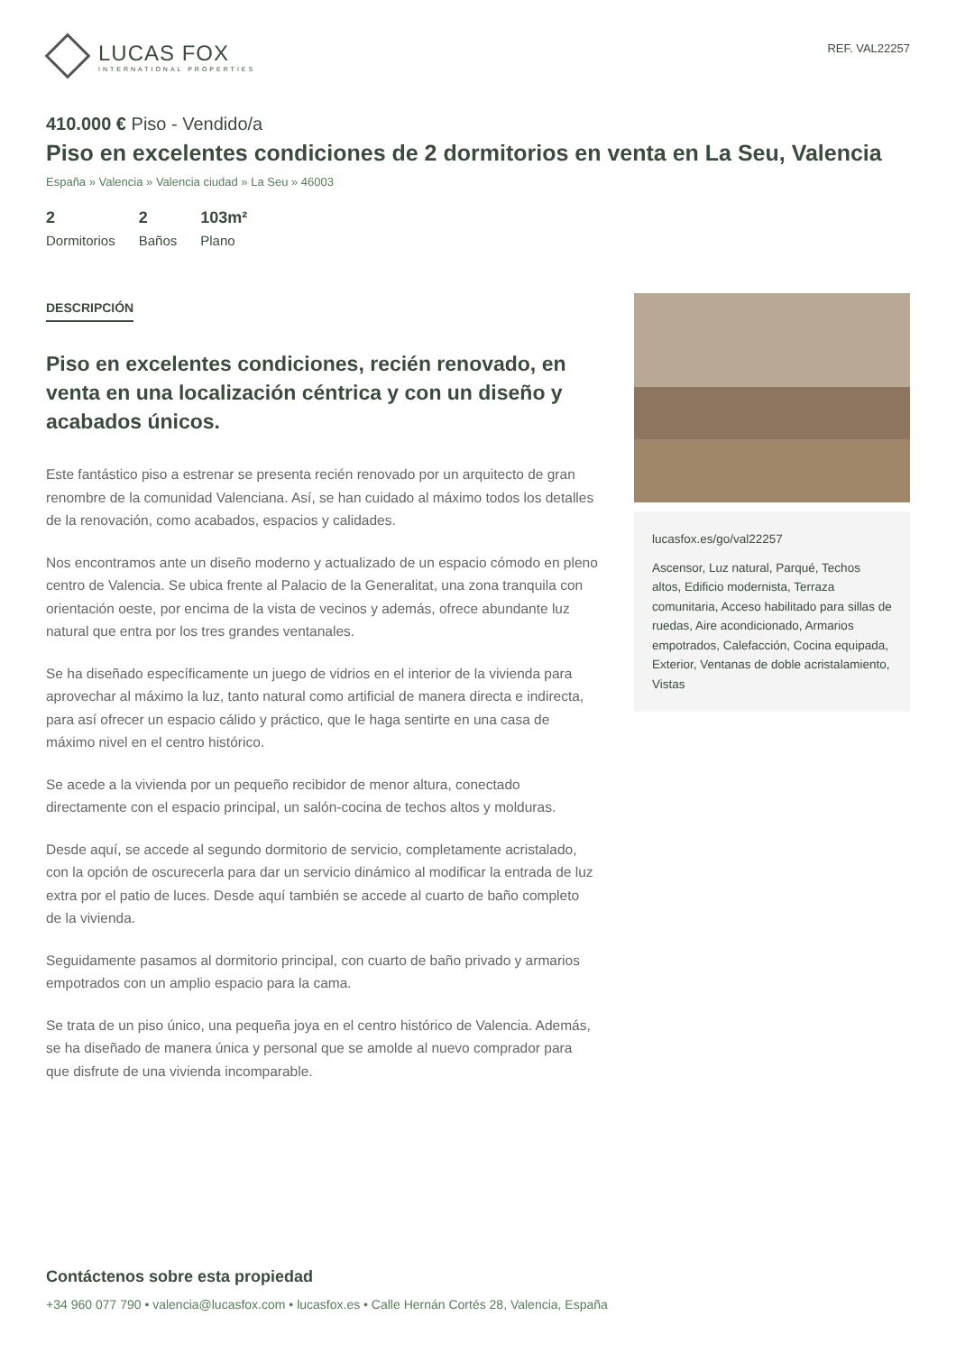LUCAS FOX
INTERNATIONAL PROPERTIES
REF. VAL22257
410.000 € Piso - Vendido/a
Piso en excelentes condiciones de 2 dormitorios en venta en La Seu, Valencia
España » Valencia » Valencia ciudad » La Seu » 46003
2
Dormitorios
2
Baños
103m²
Plano
DESCRIPCIÓN
Piso en excelentes condiciones, recién renovado, en venta en una localización céntrica y con un diseño y acabados únicos.
Este fantástico piso a estrenar se presenta recién renovado por un arquitecto de gran renombre de la comunidad Valenciana. Así, se han cuidado al máximo todos los detalles de la renovación, como acabados, espacios y calidades.
Nos encontramos ante un diseño moderno y actualizado de un espacio cómodo en pleno centro de Valencia. Se ubica frente al Palacio de la Generalitat, una zona tranquila con orientación oeste, por encima de la vista de vecinos y además, ofrece abundante luz natural que entra por los tres grandes ventanales.
Se ha diseñado específicamente un juego de vidrios en el interior de la vivienda para aprovechar al máximo la luz, tanto natural como artificial de manera directa e indirecta, para así ofrecer un espacio cálido y práctico, que le haga sentirte en una casa de máximo nivel en el centro histórico.
Se acede a la vivienda por un pequeño recibidor de menor altura, conectado directamente con el espacio principal, un salón-cocina de techos altos y molduras.
Desde aquí, se accede al segundo dormitorio de servicio, completamente acristalado, con la opción de oscurecerla para dar un servicio dinámico al modificar la entrada de luz extra por el patio de luces. Desde aquí también se accede al cuarto de baño completo de la vivienda.
Seguidamente pasamos al dormitorio principal, con cuarto de baño privado y armarios empotrados con un amplio espacio para la cama.
Se trata de un piso único, una pequeña joya en el centro histórico de Valencia. Además, se ha diseñado de manera única y personal que se amolde al nuevo comprador para que disfrute de una vivienda incomparable.
lucasfox.es/go/val22257
Ascensor, Luz natural, Parqué, Techos altos, Edificio modernista, Terraza comunitaria, Acceso habilitado para sillas de ruedas, Aire acondicionado, Armarios empotrados, Calefacción, Cocina equipada, Exterior, Ventanas de doble acristalamiento, Vistas
Contáctenos sobre esta propiedad
+34 960 077 790 • valencia@lucasfox.com • lucasfox.es • Calle Hernán Cortés 28, Valencia, España